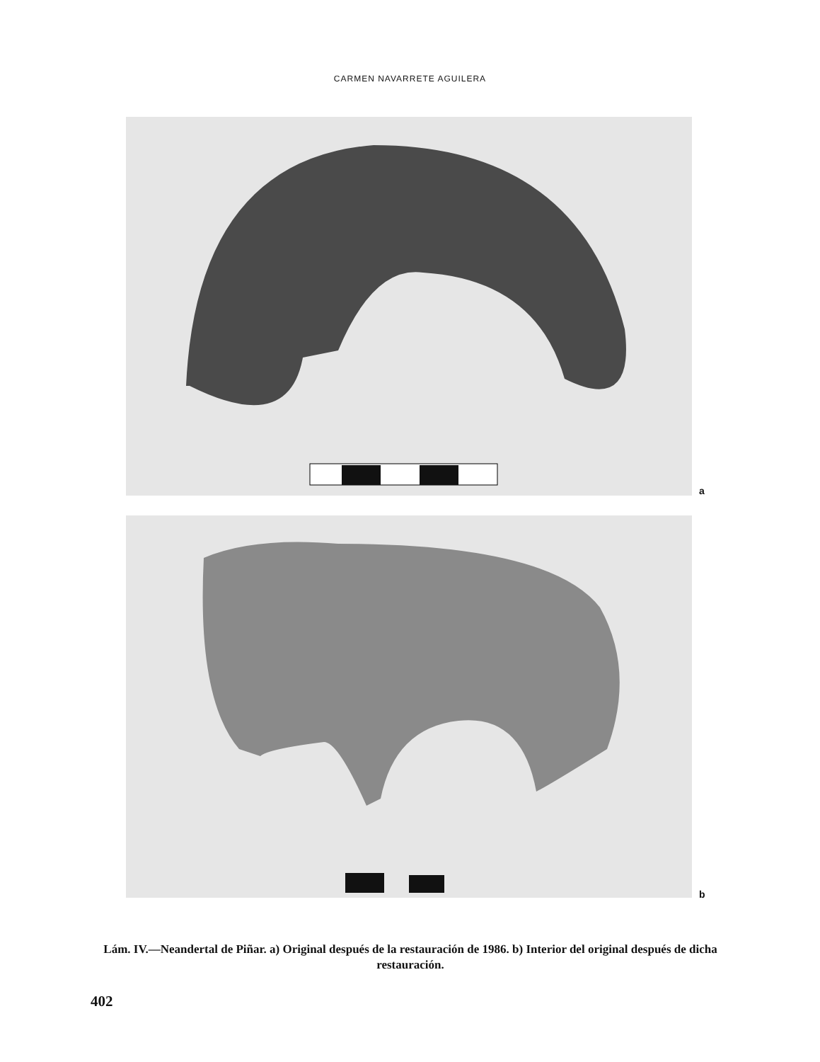CARMEN NAVARRETE AGUILERA
a
b
Lám. IV.—Neandertal de Piñar. a) Original después de la restauración de 1986. b) Interior del original después de dicha restauración.
402